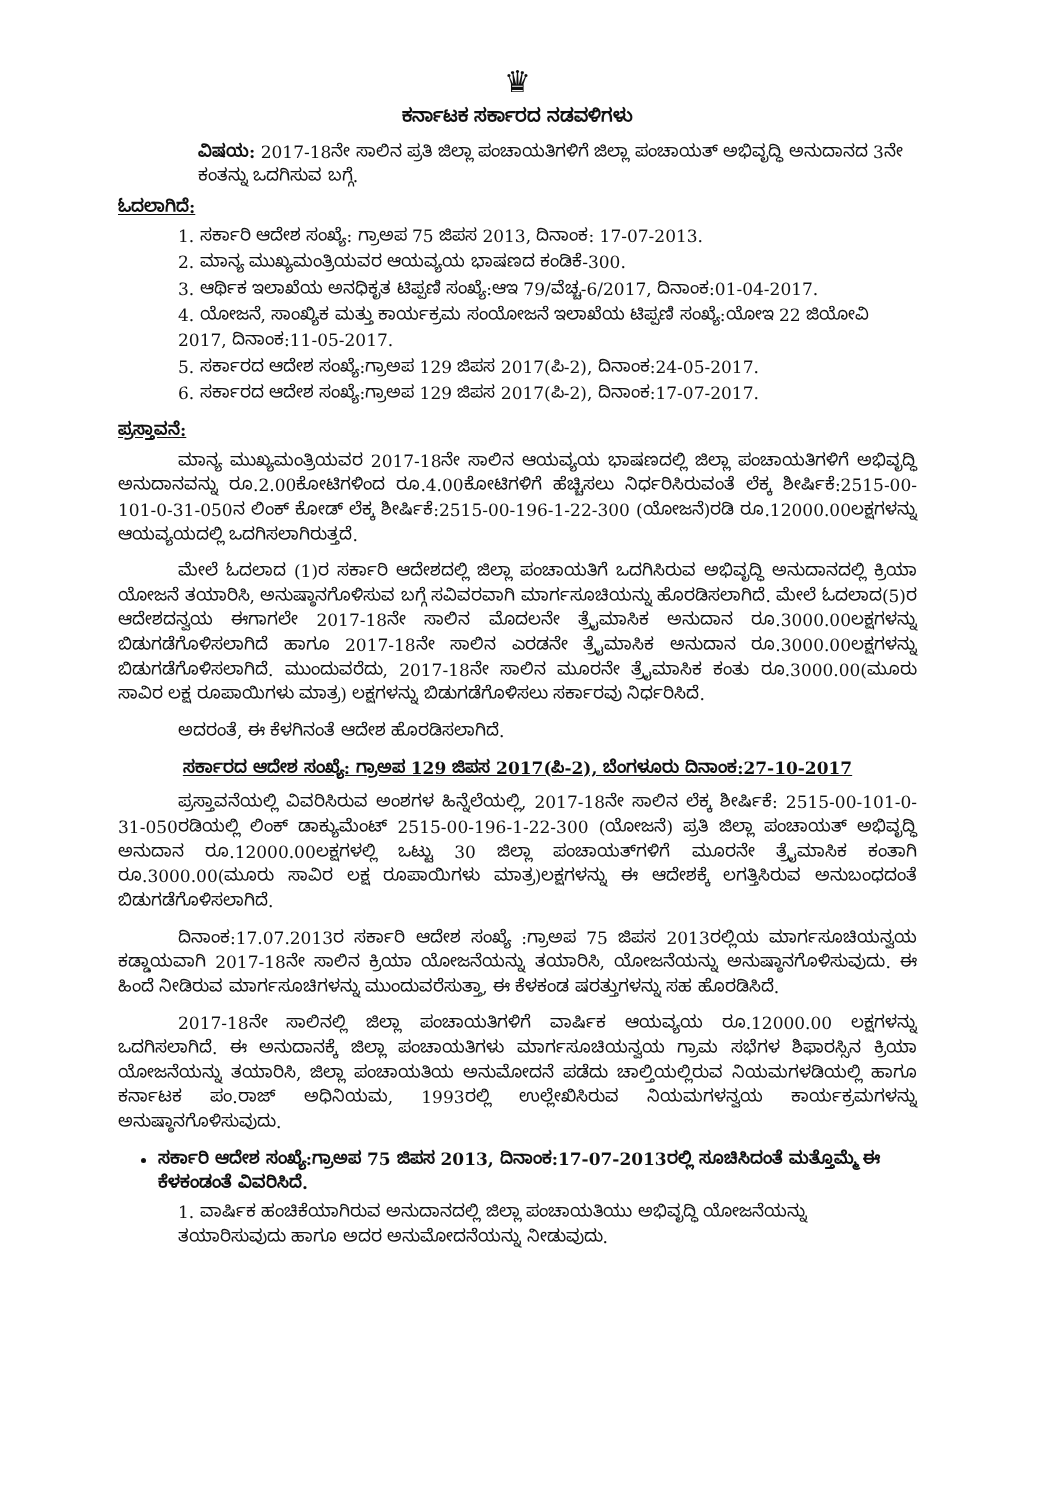♛
ಕರ್ನಾಟಕ ಸರ್ಕಾರದ ನಡವಳಿಗಳು
ವಿಷಯ: 2017-18ನೇ ಸಾಲಿನ ಪ್ರತಿ ಜಿಲ್ಲಾ ಪಂಚಾಯತಿಗಳಿಗೆ ಜಿಲ್ಲಾ ಪಂಚಾಯತ್ ಅಭಿವೃದ್ಧಿ ಅನುದಾನದ 3ನೇ ಕಂತನ್ನು ಒದಗಿಸುವ ಬಗ್ಗೆ.
ಓದಲಾಗಿದೆ:
1. ಸರ್ಕಾರಿ ಆದೇಶ ಸಂಖ್ಯೆ: ಗ್ರಾಅಪ 75 ಜಿಪಸ 2013, ದಿನಾಂಕ: 17-07-2013.
2. ಮಾನ್ಯ ಮುಖ್ಯಮಂತ್ರಿಯವರ ಆಯವ್ಯಯ ಭಾಷಣದ ಕಂಡಿಕೆ-300.
3. ಆರ್ಥಿಕ ಇಲಾಖೆಯ ಅನಧಿಕೃತ ಟಿಪ್ಪಣಿ ಸಂಖ್ಯೆ:ಆಇ 79/ವೆಚ್ಚ-6/2017, ದಿನಾಂಕ:01-04-2017.
4. ಯೋಜನೆ, ಸಾಂಖ್ಯಿಕ ಮತ್ತು ಕಾರ್ಯಕ್ರಮ ಸಂಯೋಜನೆ ಇಲಾಖೆಯ ಟಿಪ್ಪಣಿ ಸಂಖ್ಯೆ:ಯೋಇ 22 ಜಿಯೋವಿ 2017, ದಿನಾಂಕ:11-05-2017.
5. ಸರ್ಕಾರದ ಆದೇಶ ಸಂಖ್ಯೆ:ಗ್ರಾಅಪ 129 ಜಿಪಸ 2017(ಪಿ-2), ದಿನಾಂಕ:24-05-2017.
6. ಸರ್ಕಾರದ ಆದೇಶ ಸಂಖ್ಯೆ:ಗ್ರಾಅಪ 129 ಜಿಪಸ 2017(ಪಿ-2), ದಿನಾಂಕ:17-07-2017.
ಪ್ರಸ್ತಾವನೆ:
ಮಾನ್ಯ ಮುಖ್ಯಮಂತ್ರಿಯವರ 2017-18ನೇ ಸಾಲಿನ ಆಯವ್ಯಯ ಭಾಷಣದಲ್ಲಿ ಜಿಲ್ಲಾ ಪಂಚಾಯತಿಗಳಿಗೆ ಅಭಿವೃದ್ಧಿ ಅನುದಾನವನ್ನು ರೂ.2.00ಕೋಟಿಗಳಿಂದ ರೂ.4.00ಕೋಟಿಗಳಿಗೆ ಹೆಚ್ಚಿಸಲು ನಿರ್ಧರಿಸಿರುವಂತೆ ಲೆಕ್ಕ ಶೀರ್ಷಿಕೆ:2515-00-101-0-31-050ನ ಲಿಂಕ್ ಕೋಡ್ ಲೆಕ್ಕ ಶೀರ್ಷಿಕೆ:2515-00-196-1-22-300 (ಯೋಜನೆ)ರಡಿ ರೂ.12000.00ಲಕ್ಷಗಳನ್ನು ಆಯವ್ಯಯದಲ್ಲಿ ಒದಗಿಸಲಾಗಿರುತ್ತದೆ.
ಮೇಲೆ ಓದಲಾದ (1)ರ ಸರ್ಕಾರಿ ಆದೇಶದಲ್ಲಿ ಜಿಲ್ಲಾ ಪಂಚಾಯತಿಗೆ ಒದಗಿಸಿರುವ ಅಭಿವೃದ್ಧಿ ಅನುದಾನದಲ್ಲಿ ಕ್ರಿಯಾ ಯೋಜನೆ ತಯಾರಿಸಿ, ಅನುಷ್ಠಾನಗೊಳಿಸುವ ಬಗ್ಗೆ ಸವಿವರವಾಗಿ ಮಾರ್ಗಸೂಚಿಯನ್ನು ಹೊರಡಿಸಲಾಗಿದೆ. ಮೇಲೆ ಓದಲಾದ(5)ರ ಆದೇಶದನ್ವಯ ಈಗಾಗಲೇ 2017-18ನೇ ಸಾಲಿನ ಮೊದಲನೇ ತ್ರೈಮಾಸಿಕ ಅನುದಾನ ರೂ.3000.00ಲಕ್ಷಗಳನ್ನು ಬಿಡುಗಡೆಗೊಳಿಸಲಾಗಿದೆ ಹಾಗೂ 2017-18ನೇ ಸಾಲಿನ ಎರಡನೇ ತ್ರೈಮಾಸಿಕ ಅನುದಾನ ರೂ.3000.00ಲಕ್ಷಗಳನ್ನು ಬಿಡುಗಡೆಗೊಳಿಸಲಾಗಿದೆ. ಮುಂದುವರೆದು, 2017-18ನೇ ಸಾಲಿನ ಮೂರನೇ ತ್ರೈಮಾಸಿಕ ಕಂತು ರೂ.3000.00(ಮೂರು ಸಾವಿರ ಲಕ್ಷ ರೂಪಾಯಿಗಳು ಮಾತ್ರ) ಲಕ್ಷಗಳನ್ನು ಬಿಡುಗಡೆಗೊಳಿಸಲು ಸರ್ಕಾರವು ನಿರ್ಧರಿಸಿದೆ.
ಅದರಂತೆ, ಈ ಕೆಳಗಿನಂತೆ ಆದೇಶ ಹೊರಡಿಸಲಾಗಿದೆ.
ಸರ್ಕಾರದ ಆದೇಶ ಸಂಖ್ಯೆ: ಗ್ರಾಅಪ 129 ಜಿಪಸ 2017(ಪಿ-2), ಬೆಂಗಳೂರು ದಿನಾಂಕ:27-10-2017
ಪ್ರಸ್ತಾವನೆಯಲ್ಲಿ ವಿವರಿಸಿರುವ ಅಂಶಗಳ ಹಿನ್ನೆಲೆಯಲ್ಲಿ, 2017-18ನೇ ಸಾಲಿನ ಲೆಕ್ಕ ಶೀರ್ಷಿಕೆ: 2515-00-101-0-31-050ರಡಿಯಲ್ಲಿ ಲಿಂಕ್ ಡಾಕ್ಯುಮೆಂಟ್ 2515-00-196-1-22-300 (ಯೋಜನೆ) ಪ್ರತಿ ಜಿಲ್ಲಾ ಪಂಚಾಯತ್ ಅಭಿವೃದ್ಧಿ ಅನುದಾನ ರೂ.12000.00ಲಕ್ಷಗಳಲ್ಲಿ ಒಟ್ಟು 30 ಜಿಲ್ಲಾ ಪಂಚಾಯತ್‌ಗಳಿಗೆ ಮೂರನೇ ತ್ರೈಮಾಸಿಕ ಕಂತಾಗಿ ರೂ.3000.00(ಮೂರು ಸಾವಿರ ಲಕ್ಷ ರೂಪಾಯಿಗಳು ಮಾತ್ರ)ಲಕ್ಷಗಳನ್ನು ಈ ಆದೇಶಕ್ಕೆ ಲಗತ್ತಿಸಿರುವ ಅನುಬಂಧದಂತೆ ಬಿಡುಗಡೆಗೊಳಿಸಲಾಗಿದೆ.
ದಿನಾಂಕ:17.07.2013ರ ಸರ್ಕಾರಿ ಆದೇಶ ಸಂಖ್ಯೆ :ಗ್ರಾಅಪ 75 ಜಿಪಸ 2013ರಲ್ಲಿಯ ಮಾರ್ಗಸೂಚಿಯನ್ವಯ ಕಡ್ಡಾಯವಾಗಿ 2017-18ನೇ ಸಾಲಿನ ಕ್ರಿಯಾ ಯೋಜನೆಯನ್ನು ತಯಾರಿಸಿ, ಯೋಜನೆಯನ್ನು ಅನುಷ್ಠಾನಗೊಳಿಸುವುದು. ಈ ಹಿಂದೆ ನೀಡಿರುವ ಮಾರ್ಗಸೂಚಿಗಳನ್ನು ಮುಂದುವರೆಸುತ್ತಾ, ಈ ಕೆಳಕಂಡ ಷರತ್ತುಗಳನ್ನು ಸಹ ಹೊರಡಿಸಿದೆ.
2017-18ನೇ ಸಾಲಿನಲ್ಲಿ ಜಿಲ್ಲಾ ಪಂಚಾಯತಿಗಳಿಗೆ ವಾರ್ಷಿಕ ಆಯವ್ಯಯ ರೂ.12000.00 ಲಕ್ಷಗಳನ್ನು ಒದಗಿಸಲಾಗಿದೆ. ಈ ಅನುದಾನಕ್ಕೆ ಜಿಲ್ಲಾ ಪಂಚಾಯತಿಗಳು ಮಾರ್ಗಸೂಚಿಯನ್ವಯ ಗ್ರಾಮ ಸಭೆಗಳ ಶಿಫಾರಸ್ಸಿನ ಕ್ರಿಯಾ ಯೋಜನೆಯನ್ನು ತಯಾರಿಸಿ, ಜಿಲ್ಲಾ ಪಂಚಾಯತಿಯ ಅನುಮೋದನೆ ಪಡೆದು ಚಾಲ್ತಿಯಲ್ಲಿರುವ ನಿಯಮಗಳಡಿಯಲ್ಲಿ ಹಾಗೂ ಕರ್ನಾಟಕ ಪಂ.ರಾಜ್ ಅಧಿನಿಯಮ, 1993ರಲ್ಲಿ ಉಲ್ಲೇಖಿಸಿರುವ ನಿಯಮಗಳನ್ವಯ ಕಾರ್ಯಕ್ರಮಗಳನ್ನು ಅನುಷ್ಠಾನಗೊಳಿಸುವುದು.
ಸರ್ಕಾರಿ ಆದೇಶ ಸಂಖ್ಯೆ:ಗ್ರಾಅಪ 75 ಜಿಪಸ 2013, ದಿನಾಂಕ:17-07-2013ರಲ್ಲಿ ಸೂಚಿಸಿದಂತೆ ಮತ್ತೊಮ್ಮೆ ಈ ಕೆಳಕಂಡಂತೆ ವಿವರಿಸಿದೆ.
1. ವಾರ್ಷಿಕ ಹಂಚಿಕೆಯಾಗಿರುವ ಅನುದಾನದಲ್ಲಿ ಜಿಲ್ಲಾ ಪಂಚಾಯತಿಯು ಅಭಿವೃದ್ಧಿ ಯೋಜನೆಯನ್ನು ತಯಾರಿಸುವುದು ಹಾಗೂ ಅದರ ಅನುಮೋದನೆಯನ್ನು ನೀಡುವುದು.